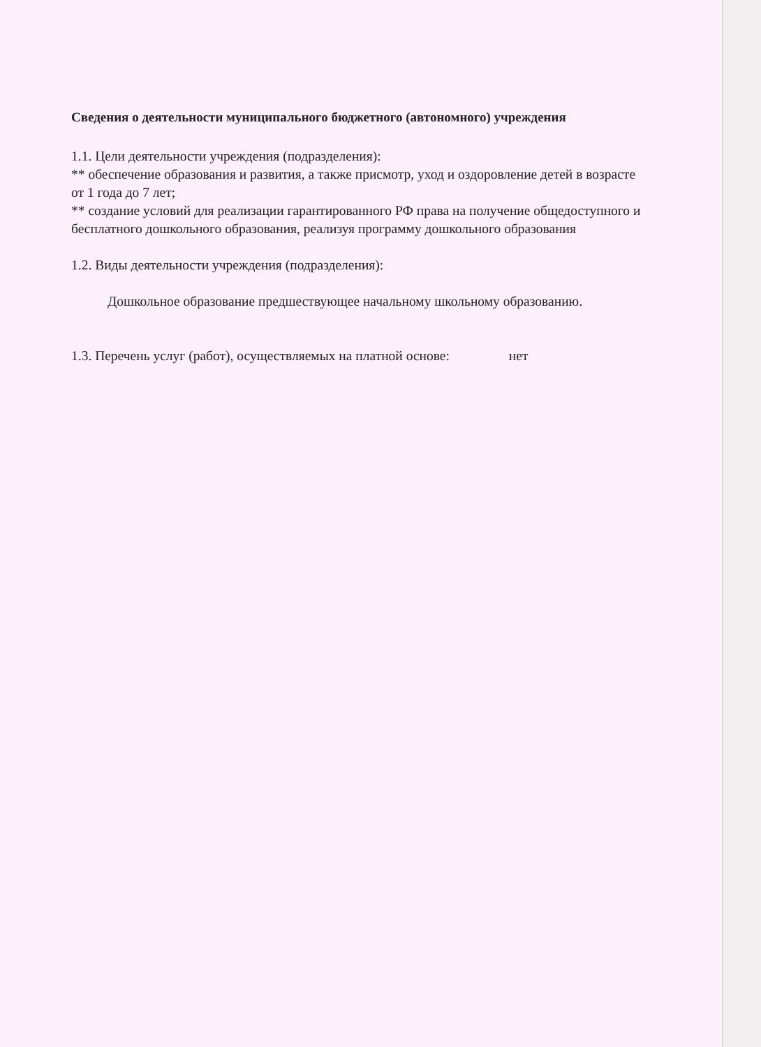Сведения о деятельности муниципального бюджетного (автономного) учреждения
1.1. Цели деятельности учреждения (подразделения):
** обеспечение образования и развития, а также присмотр, уход и оздоровление детей в возрасте от 1 года до 7 лет;
** создание условий для реализации гарантированного РФ права на получение общедоступного и бесплатного дошкольного образования, реализуя программу дошкольного образования
1.2. Виды деятельности учреждения (подразделения):
Дошкольное образование предшествующее начальному школьному образованию.
1.3. Перечень услуг (работ), осуществляемых на платной основе: нет